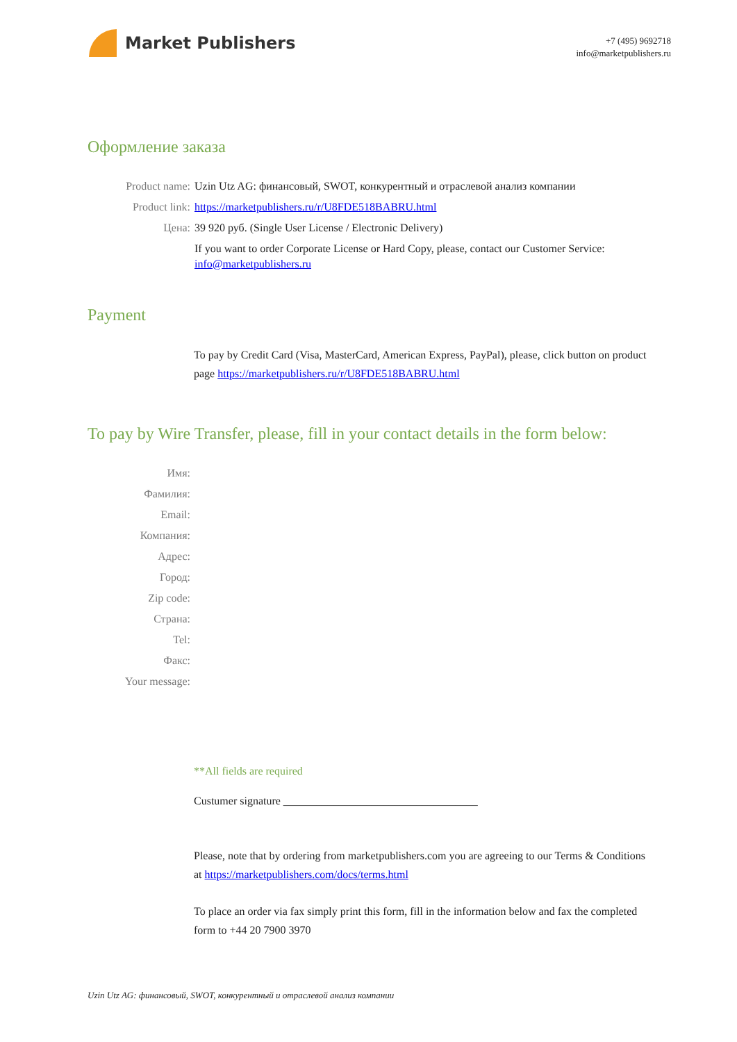Market Publishers
+7 (495) 9692718
info@marketpublishers.ru
Оформление заказа
| Product name: | Uzin Utz AG: финансовый, SWOT, конкурентный и отраслевой анализ компании |
| Product link: | https://marketpublishers.ru/r/U8FDE518BABRU.html |
| Цена: | 39 920 руб. (Single User License / Electronic Delivery) |
| | If you want to order Corporate License or Hard Copy, please, contact our Customer Service: info@marketpublishers.ru |
Payment
To pay by Credit Card (Visa, MasterCard, American Express, PayPal), please, click button on product page https://marketpublishers.ru/r/U8FDE518BABRU.html
To pay by Wire Transfer, please, fill in your contact details in the form below:
| Имя: | |
| Фамилия: | |
| Email: | |
| Компания: | |
| Адрес: | |
| Город: | |
| Zip code: | |
| Страна: | |
| Tel: | |
| Факс: | |
| Your message: | |
**All fields are required
Custumer signature ___________________________________
Please, note that by ordering from marketpublishers.com you are agreeing to our Terms & Conditions at https://marketpublishers.com/docs/terms.html
To place an order via fax simply print this form, fill in the information below and fax the completed form to +44 20 7900 3970
Uzin Utz AG: финансовый, SWOT, конкурентный и отраслевой анализ компании